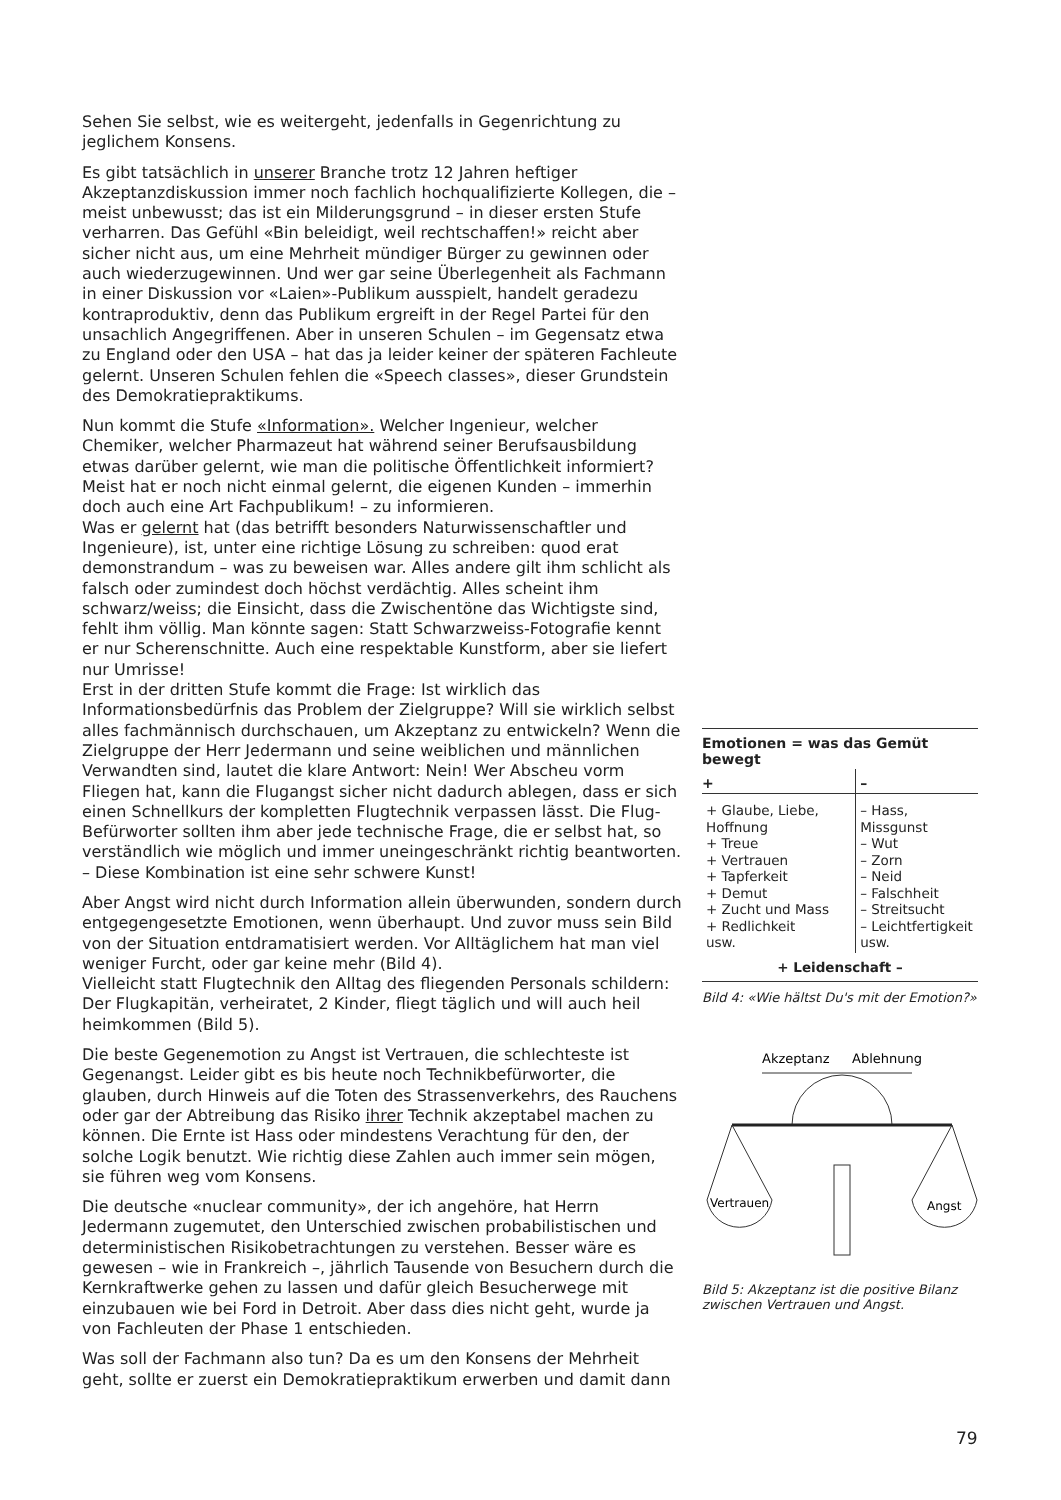Sehen Sie selbst, wie es weitergeht, jedenfalls in Gegenrichtung zu jeglichem Konsens.
Es gibt tatsächlich in unserer Branche trotz 12 Jahren heftiger Akzeptanzdiskussion immer noch fachlich hochqualifizierte Kollegen, die – meist unbewusst; das ist ein Milderungsgrund – in dieser ersten Stufe verharren. Das Gefühl «Bin beleidigt, weil rechtschaffen!» reicht aber sicher nicht aus, um eine Mehrheit mündiger Bürger zu gewinnen oder auch wiederzugewinnen. Und wer gar seine Überlegenheit als Fachmann in einer Diskussion vor «Laien»-Publikum ausspielt, handelt geradezu kontraproduktiv, denn das Publikum ergreift in der Regel Partei für den unsachlich Angegriffenen. Aber in unseren Schulen – im Gegensatz etwa zu England oder den USA – hat das ja leider keiner der späteren Fachleute gelernt. Unseren Schulen fehlen die «Speech classes», dieser Grundstein des Demokratiepraktikums.
Nun kommt die Stufe «Information». Welcher Ingenieur, welcher Chemiker, welcher Pharmazeut hat während seiner Berufsausbildung etwas darüber gelernt, wie man die politische Öffentlichkeit informiert? Meist hat er noch nicht einmal gelernt, die eigenen Kunden – immerhin doch auch eine Art Fachpublikum! – zu informieren.
Was er gelernt hat (das betrifft besonders Naturwissenschaftler und Ingenieure), ist, unter eine richtige Lösung zu schreiben: quod erat demonstrandum – was zu beweisen war. Alles andere gilt ihm schlicht als falsch oder zumindest doch höchst verdächtig. Alles scheint ihm schwarz/weiss; die Einsicht, dass die Zwischentöne das Wichtigste sind, fehlt ihm völlig. Man könnte sagen: Statt Schwarzweiss-Fotografie kennt er nur Scherenschnitte. Auch eine respektable Kunstform, aber sie liefert nur Umrisse!
Erst in der dritten Stufe kommt die Frage: Ist wirklich das Informationsbedürfnis das Problem der Zielgruppe? Will sie wirklich selbst alles fachmännisch durchschauen, um Akzeptanz zu entwickeln? Wenn die Zielgruppe der Herr Jedermann und seine weiblichen und männlichen Verwandten sind, lautet die klare Antwort: Nein! Wer Abscheu vorm Fliegen hat, kann die Flugangst sicher nicht dadurch ablegen, dass er sich einen Schnellkurs der kompletten Flugtechnik verpassen lässt. Die Flug-Befürworter sollten ihm aber jede technische Frage, die er selbst hat, so verständlich wie möglich und immer uneingeschränkt richtig beantworten. – Diese Kombination ist eine sehr schwere Kunst!
Aber Angst wird nicht durch Information allein überwunden, sondern durch entgegengesetzte Emotionen, wenn überhaupt. Und zuvor muss sein Bild von der Situation entdramatisiert werden. Vor Alltäglichem hat man viel weniger Furcht, oder gar keine mehr (Bild 4).
Vielleicht statt Flugtechnik den Alltag des fliegenden Personals schildern: Der Flugkapitän, verheiratet, 2 Kinder, fliegt täglich und will auch heil heimkommen (Bild 5).
Die beste Gegenemotion zu Angst ist Vertrauen, die schlechteste ist Gegenangst. Leider gibt es bis heute noch Technikbefürworter, die glauben, durch Hinweis auf die Toten des Strassenverkehrs, des Rauchens oder gar der Abtreibung das Risiko ihrer Technik akzeptabel machen zu können. Die Ernte ist Hass oder mindestens Verachtung für den, der solche Logik benutzt. Wie richtig diese Zahlen auch immer sein mögen, sie führen weg vom Konsens.
Die deutsche «nuclear community», der ich angehöre, hat Herrn Jedermann zugemutet, den Unterschied zwischen probabilistischen und deterministischen Risikobetrachtungen zu verstehen. Besser wäre es gewesen – wie in Frankreich –, jährlich Tausende von Besuchern durch die Kernkraftwerke gehen zu lassen und dafür gleich Besucherwege mit einzubauen wie bei Ford in Detroit. Aber dass dies nicht geht, wurde ja von Fachleuten der Phase 1 entschieden.
Was soll der Fachmann also tun? Da es um den Konsens der Mehrheit geht, sollte er zuerst ein Demokratiepraktikum erwerben und damit dann
| Emotionen = was das Gemüt bewegt | |
| --- | --- |
| + | – |
| + Glaube, Liebe, Hoffnung + Treue + Vertrauen + Tapferkeit + Demut + Zucht und Mass + Redlichkeit usw. | – Hass, Missgunst – Wut – Zorn – Neid – Falschheit – Streitsucht – Leichtfertigkeit usw. |
| + Leidenschaft – | |
Bild 4: «Wie hältst Du's mit der Emotion?»
Akzeptanz
Ablehnung
Vertrauen
Angst
Bild 5: Akzeptanz ist die positive Bilanz zwischen Vertrauen und Angst.
79